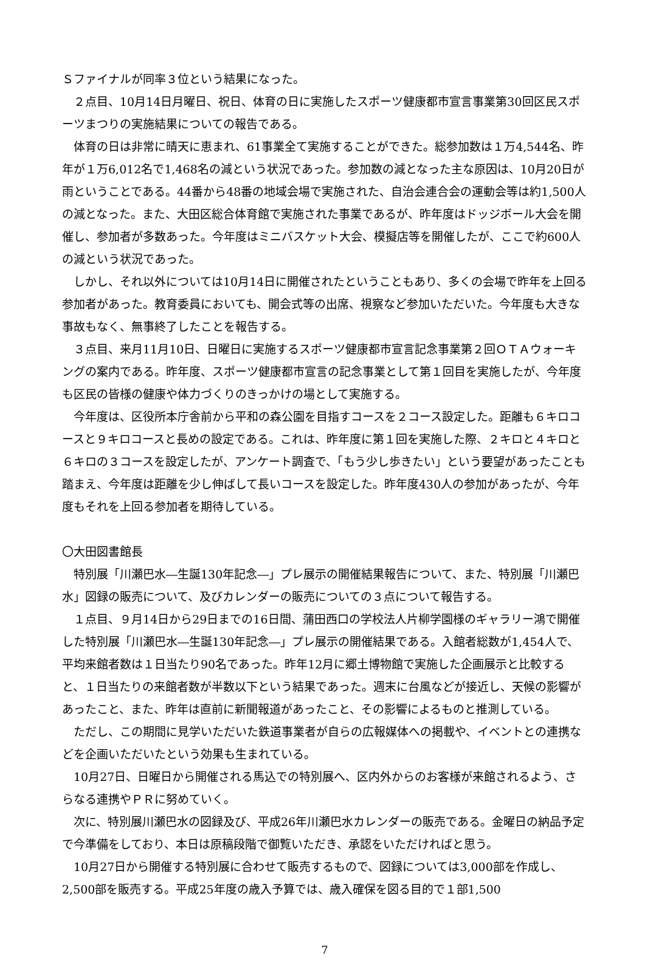Ｓファイナルが同率３位という結果になった。
　２点目、10月14日月曜日、祝日、体育の日に実施したスポーツ健康都市宣言事業第30回区民スポーツまつりの実施結果についての報告である。
　体育の日は非常に晴天に恵まれ、61事業全て実施することができた。総参加数は１万4,544名、昨年が１万6,012名で1,468名の減という状況であった。参加数の減となった主な原因は、10月20日が雨ということである。44番から48番の地域会場で実施された、自治会連合会の運動会等は約1,500人の減となった。また、大田区総合体育館で実施された事業であるが、昨年度はドッジボール大会を開催し、参加者が多数あった。今年度はミニバスケット大会、模擬店等を開催したが、ここで約600人の減という状況であった。
　しかし、それ以外については10月14日に開催されたということもあり、多くの会場で昨年を上回る参加者があった。教育委員においても、開会式等の出席、視察など参加いただいた。今年度も大きな事故もなく、無事終了したことを報告する。
　３点目、来月11月10日、日曜日に実施するスポーツ健康都市宣言記念事業第２回ＯＴＡウォーキングの案内である。昨年度、スポーツ健康都市宣言の記念事業として第１回目を実施したが、今年度も区民の皆様の健康や体力づくりのきっかけの場として実施する。
　今年度は、区役所本庁舎前から平和の森公園を目指すコースを２コース設定した。距離も６キロコースと９キロコースと長めの設定である。これは、昨年度に第１回を実施した際、２キロと４キロと６キロの３コースを設定したが、アンケート調査で、「もう少し歩きたい」という要望があったことも踏まえ、今年度は距離を少し伸ばして長いコースを設定した。昨年度430人の参加があったが、今年度もそれを上回る参加者を期待している。
〇大田図書館長
　特別展「川瀬巴水―生誕130年記念―」プレ展示の開催結果報告について、また、特別展「川瀬巴水」図録の販売について、及びカレンダーの販売についての３点について報告する。
　１点目、９月14日から29日までの16日間、蒲田西口の学校法人片柳学園様のギャラリー鴻で開催した特別展「川瀬巴水―生誕130年記念―」プレ展示の開催結果である。入館者総数が1,454人で、平均来館者数は１日当たり90名であった。昨年12月に郷土博物館で実施した企画展示と比較すると、１日当たりの来館者数が半数以下という結果であった。週末に台風などが接近し、天候の影響があったこと、また、昨年は直前に新聞報道があったこと、その影響によるものと推測している。
　ただし、この期間に見学いただいた鉄道事業者が自らの広報媒体への掲載や、イベントとの連携などを企画いただいたという効果も生まれている。
　10月27日、日曜日から開催される馬込での特別展へ、区内外からのお客様が来館されるよう、さらなる連携やＰＲに努めていく。
　次に、特別展川瀬巴水の図録及び、平成26年川瀬巴水カレンダーの販売である。金曜日の納品予定で今準備をしており、本日は原稿段階で御覧いただき、承認をいただければと思う。
　10月27日から開催する特別展に合わせて販売するもので、図録については3,000部を作成し、2,500部を販売する。平成25年度の歳入予算では、歳入確保を図る目的で１部1,500
7